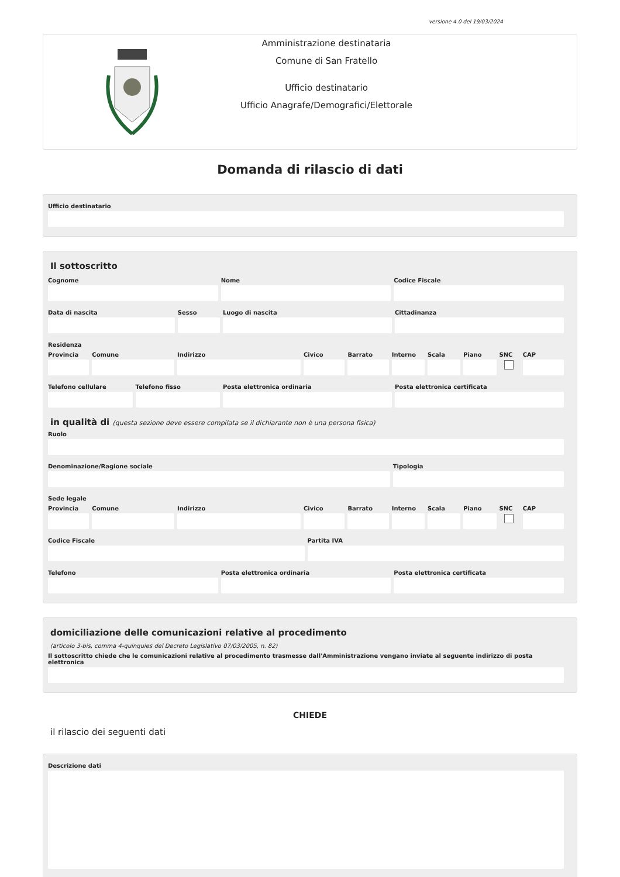versione 4.0 del 19/03/2024
Amministrazione destinataria
Comune di San Fratello
Ufficio destinatario
Ufficio Anagrafe/Demografici/Elettorale
Domanda di rilascio di dati
Ufficio destinatario
Il sottoscritto
Cognome Nome Codice Fiscale
Data di nascita Sesso Luogo di nascita Cittadinanza
Residenza
Provincia Comune Indirizzo Civico Barrato Interno Scala Piano SNC CAP
Telefono cellulare Telefono fisso Posta elettronica ordinaria Posta elettronica certificata
in qualità di (questa sezione deve essere compilata se il dichiarante non è una persona fisica)
Ruolo
Denominazione/Ragione sociale Tipologia
Sede legale
Provincia Comune Indirizzo Civico Barrato Interno Scala Piano SNC CAP
Codice Fiscale Partita IVA
Telefono Posta elettronica ordinaria Posta elettronica certificata
domiciliazione delle comunicazioni relative al procedimento
(articolo 3-bis, comma 4-quinquies del Decreto Legislativo 07/03/2005, n. 82)
Il sottoscritto chiede che le comunicazioni relative al procedimento trasmesse dall'Amministrazione vengano inviate al seguente indirizzo di posta elettronica
CHIEDE
il rilascio dei seguenti dati
Descrizione dati